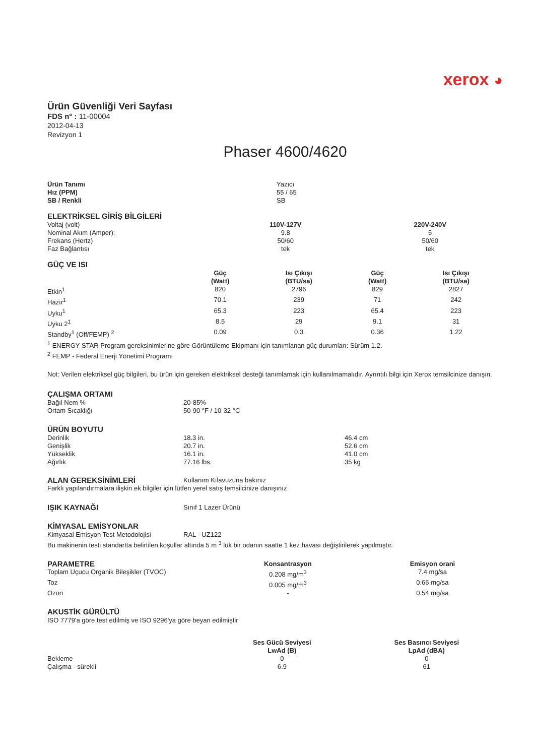xerox ◕
Ürün Güvenliği Veri Sayfası
FDS n° : 11-00004
2012-04-13
Revizyon 1
Phaser 4600/4620
| Ürün Tanımı | Yazıcı |
| Hız (PPM) | 55 / 65 |
| SB / Renkli | SB |
ELEKTRİKSEL GİRİŞ BİLGİLERİ
| Voltaj (volt) | 110V-127V | 220V-240V |
| Nominal Akım (Amper): | 9.8 | 5 |
| Frekans (Hertz) | 50/60 | 50/60 |
| Faz Bağlantısı | tek | tek |
GÜÇ VE ISI
| | Güç (Watt) | Isı Çıkışı (BTU/sa) | Güç (Watt) | Isı Çıkışı (BTU/sa) |
| Etkin<sup>1</sup> | 820 | 2796 | 829 | 2827 |
| Hazır<sup>1</sup> | 70.1 | 239 | 71 | 242 |
| Uyku<sup>1</sup> | 65.3 | 223 | 65.4 | 223 |
| Uyku 2<sup>1</sup> | 8.5 | 29 | 9.1 | 31 |
| Standby<sup>1</sup> (Off/FEMP) <sup>2</sup> | 0.09 | 0.3 | 0.36 | 1.22 |
<sup>1</sup> ENERGY STAR Program gereksinimlerine göre Görüntüleme Ekipmanı için tanımlanan güç durumları: Sürüm 1.2.
<sup>2</sup> FEMP - Federal Enerji Yönetimi Programı
Not: Verilen elektriksel güç bilgileri, bu ürün için gereken elektriksel desteği tanımlamak için kullanılmamalıdır. Ayrıntılı bilgi için Xerox temsilcinize danışın.
ÇALIŞMA ORTAMI
| Bağıl Nem % | 20-85% |
| Ortam Sıcaklığı | 50-90 °F / 10-32 °C |
ÜRÜN BOYUTU
| Derinlik | 18.3 in. | 46.4 cm |
| Genişlik | 20.7 in. | 52.6 cm |
| Yükseklik | 16.1 in. | 41.0 cm |
| Ağırlık | 77.16 lbs. | 35 kg |
| ALAN GEREKSİNİMLERİ | Kullanım Kılavuzuna bakınız |
Farklı yapılandırmalara ilişkin ek bilgiler için lütfen yerel satış temsilcinize danışınız
| IŞIK KAYNAĞI | Sınıf 1 Lazer Ürünü |
KİMYASAL EMİSYONLAR
| Kimyasal Emisyon Test Metodolojisi | RAL - UZ122 |
Bu makinenin testi standartta belirtilen koşullar altında 5 m <sup>3</sup> lük bir odanın saatte 1 kez havası değiştirilerek yapılmıştır.
| PARAMETRE | Konsantrasyon | Emisyon orani |
| --- | --- | --- |
| Toplam Uçucu Organik Bileşikler (TVOC) | 0.208 mg/m<sup>3</sup> | 7.4 mg/sa |
| Toz | 0.005 mg/m<sup>3</sup> | 0.66 mg/sa |
| Ozon | - | 0.54 mg/sa |
AKUSTİK GÜRÜLTÜ
ISO 7779'a göre test edilmiş ve ISO 9296'ya göre beyan edilmiştir
| | Ses Gücü Seviyesi LwAd (B) | Ses Basıncı Seviyesi LpAd (dBA) |
| Bekleme | 0 | 0 |
| Çalışma - sürekli | 6.9 | 61 |